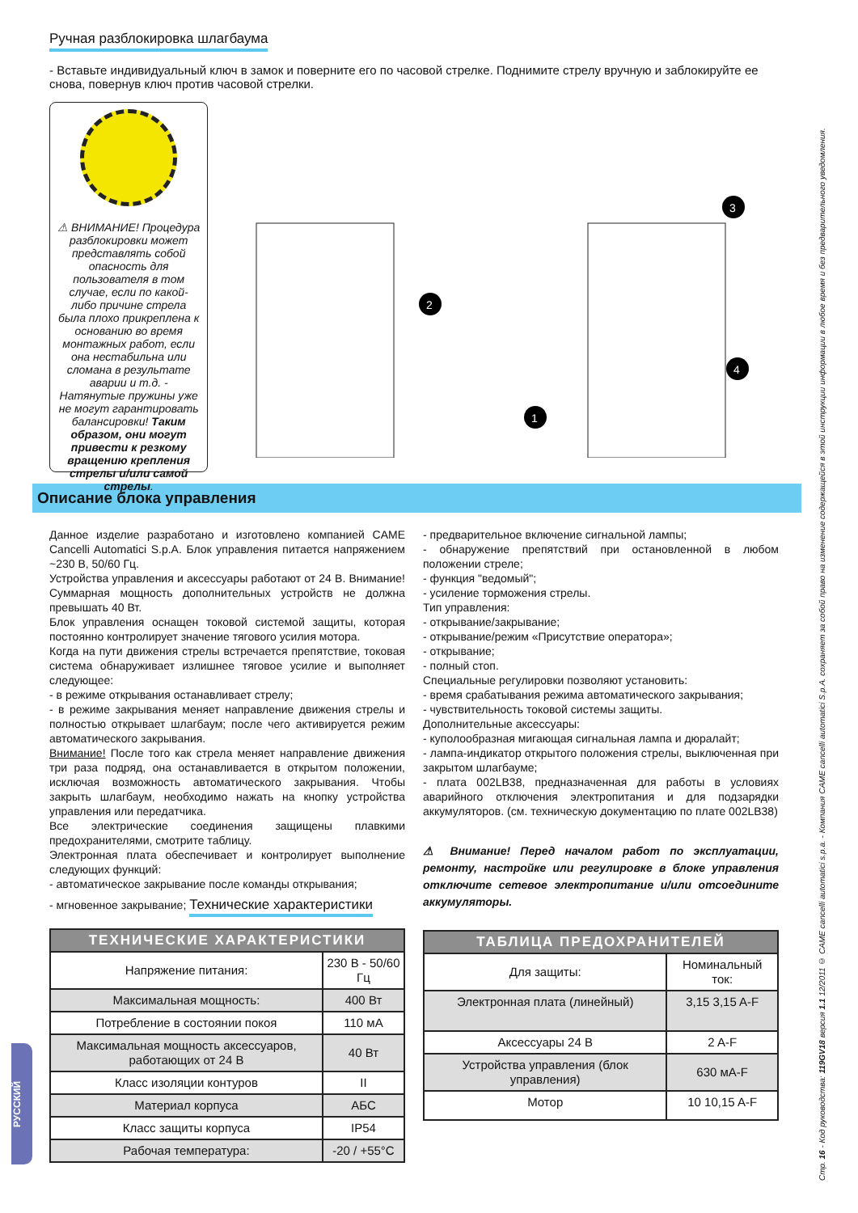Ручная разблокировка шлагбаума
- Вставьте индивидуальный ключ в замок и поверните его по часовой стрелке. Поднимите стрелу вручную и заблокируйте ее снова, повернув ключ против часовой стрелки.
⚠ ВНИМАНИЕ! Процедура разблокировки может представлять собой опасность для пользователя в том случае, если по какой-либо причине стрела была плохо прикреплена к основанию во время монтажных работ, если она нестабильна или сломана в результате аварии и т.д. - Натянутые пружины уже не могут гарантировать балансировки! Таким образом, они могут привести к резкому вращению крепления стрелы и/или самой стрелы.
1
2
3
4
Описание блока управления
Данное изделие разработано и изготовлено компанией CAME Cancelli Automatici S.p.A. Блок управления питается напряжением ~230 В, 50/60 Гц.
Устройства управления и аксессуары работают от 24 В. Внимание! Суммарная мощность дополнительных устройств не должна превышать 40 Вт.
Блок управления оснащен токовой системой защиты, которая постоянно контролирует значение тягового усилия мотора.
Когда на пути движения стрелы встречается препятствие, токовая система обнаруживает излишнее тяговое усилие и выполняет следующее:
- в режиме открывания останавливает стрелу;
- в режиме закрывания меняет направление движения стрелы и полностью открывает шлагбаум; после чего активируется режим автоматического закрывания.
Внимание! После того как стрела меняет направление движения три раза подряд, она останавливается в открытом положении, исключая возможность автоматического закрывания. Чтобы закрыть шлагбаум, необходимо нажать на кнопку устройства управления или передатчика.
Все электрические соединения защищены плавкими предохранителями, смотрите таблицу.
Электронная плата обеспечивает и контролирует выполнение следующих функций:
- автоматическое закрывание после команды открывания;
- мгновенное закрывание;
Технические характеристики
| ТЕХНИЧЕСКИЕ ХАРАКТЕРИСТИКИ | |
| --- | --- |
| Напряжение питания: | 230 В - 50/60 Гц |
| Максимальная мощность: | 400 Вт |
| Потребление в состоянии покоя | 110 мА |
| Максимальная мощность аксессуаров, работающих от 24 В | 40 Вт |
| Класс изоляции контуров | II |
| Материал корпуса | АБС |
| Класс защиты корпуса | IP54 |
| Рабочая температура: | -20 / +55°C |
- предварительное включение сигнальной лампы;
- обнаружение препятствий при остановленной в любом положении стреле;
- функция "ведомый";
- усиление торможения стрелы.
Тип управления:
- открывание/закрывание;
- открывание/режим «Присутствие оператора»;
- открывание;
- полный стоп.
Специальные регулировки позволяют установить:
- время срабатывания режима автоматического закрывания;
- чувствительность токовой системы защиты.
Дополнительные аксессуары:
- куполообразная мигающая сигнальная лампа и дюралайт;
- лампа-индикатор открытого положения стрелы, выключенная при закрытом шлагбауме;
- плата 002LB38, предназначенная для работы в условиях аварийного отключения электропитания и для подзарядки аккумуляторов. (см. техническую документацию по плате 002LB38)
⚠ Внимание! Перед началом работ по эксплуатации, ремонту, настройке или регулировке в блоке управления отключите сетевое электропитание и/или отсоедините аккумуляторы.
| ТАБЛИЦА ПРЕДОХРАНИТЕЛЕЙ | |
| --- | --- |
| Для защиты: | Номинальный ток: |
| Электронная плата (линейный) | 3,15 3,15 A-F |
| Аксессуары 24 В | 2 A-F |
| Устройства управления (блок управления) | 630 мА-F |
| Мотор | 10 10,15 A-F |
РУССКИЙ
Стр. 16 - Код руководства: 119GV18 версия 1.1 12/2011 © CAME cancelli automatici s.p.a. - Компания CAME cancelli automatici S.p.A. сохраняет за собой право на изменение содержащейся в этой инструкции информации в любое время и без предварительного уведомления.